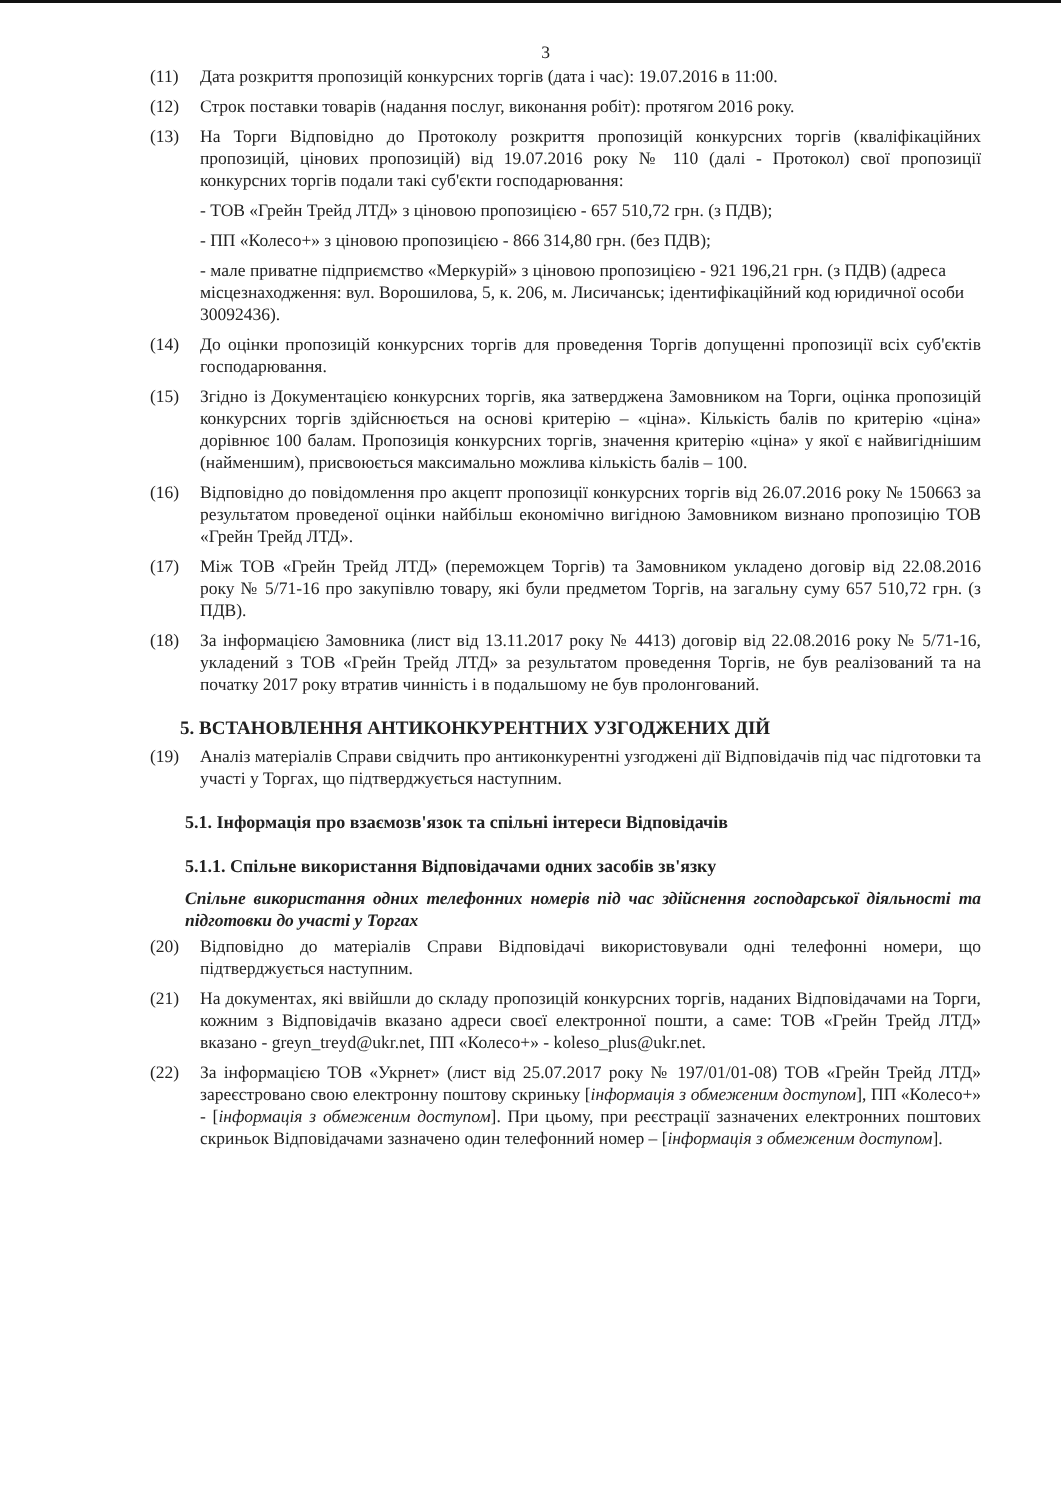3
(11) Дата розкриття пропозицій конкурсних торгів (дата і час): 19.07.2016 в 11:00.
(12) Строк поставки товарів (надання послуг, виконання робіт): протягом 2016 року.
(13) На Торги Відповідно до Протоколу розкриття пропозицій конкурсних торгів (кваліфікаційних пропозицій, цінових пропозицій) від 19.07.2016 року № 110 (далі - Протокол) свої пропозиції конкурсних торгів подали такі суб'єкти господарювання:
- ТОВ «Грейн Трейд ЛТД» з ціновою пропозицією - 657 510,72 грн. (з ПДВ);
- ПП «Колесо+» з ціновою пропозицією - 866 314,80 грн. (без ПДВ);
- мале приватне підприємство «Меркурій» з ціновою пропозицією - 921 196,21 грн. (з ПДВ) (адреса місцезнаходження: вул. Ворошилова, 5, к. 206, м. Лисичанськ; ідентифікаційний код юридичної особи 30092436).
(14) До оцінки пропозицій конкурсних торгів для проведення Торгів допущенні пропозиції всіх суб'єктів господарювання.
(15) Згідно із Документацією конкурсних торгів, яка затверджена Замовником на Торги, оцінка пропозицій конкурсних торгів здійснюється на основі критерію – «ціна». Кількість балів по критерію «ціна» дорівнює 100 балам. Пропозиція конкурсних торгів, значення критерію «ціна» у якої є найвигіднішим (найменшим), присвоюється максимально можлива кількість балів – 100.
(16) Відповідно до повідомлення про акцепт пропозиції конкурсних торгів від 26.07.2016 року № 150663 за результатом проведеної оцінки найбільш економічно вигідною Замовником визнано пропозицію ТОВ «Грейн Трейд ЛТД».
(17) Між ТОВ «Грейн Трейд ЛТД» (переможцем Торгів) та Замовником укладено договір від 22.08.2016 року № 5/71-16 про закупівлю товару, які були предметом Торгів, на загальну суму 657 510,72 грн. (з ПДВ).
(18) За інформацією Замовника (лист від 13.11.2017 року № 4413) договір від 22.08.2016 року № 5/71-16, укладений з ТОВ «Грейн Трейд ЛТД» за результатом проведення Торгів, не був реалізований та на початку 2017 року втратив чинність і в подальшому не був пролонгований.
5. ВСТАНОВЛЕННЯ АНТИКОНКУРЕНТНИХ УЗГОДЖЕНИХ ДІЙ
(19) Аналіз матеріалів Справи свідчить про антиконкурентні узгоджені дії Відповідачів під час підготовки та участі у Торгах, що підтверджується наступним.
5.1. Інформація про взаємозв'язок та спільні інтереси Відповідачів
5.1.1. Спільне використання Відповідачами одних засобів зв'язку
Спільне використання одних телефонних номерів під час здійснення господарської діяльності та підготовки до участі у Торгах
(20) Відповідно до матеріалів Справи Відповідачі використовували одні телефонні номери, що підтверджується наступним.
(21) На документах, які ввійшли до складу пропозицій конкурсних торгів, наданих Відповідачами на Торги, кожним з Відповідачів вказано адреси своєї електронної пошти, а саме: ТОВ «Грейн Трейд ЛТД» вказано - greyn_treyd@ukr.net, ПП «Колесо+» - koleso_plus@ukr.net.
(22) За інформацією ТОВ «Укрнет» (лист від 25.07.2017 року № 197/01/01-08) ТОВ «Грейн Трейд ЛТД» зареєстровано свою електронну поштову скриньку [інформація з обмеженим доступом], ПП «Колесо+» - [інформація з обмеженим доступом]. При цьому, при реєстрації зазначених електронних поштових скриньок Відповідачами зазначено один телефонний номер – [інформація з обмеженим доступом].